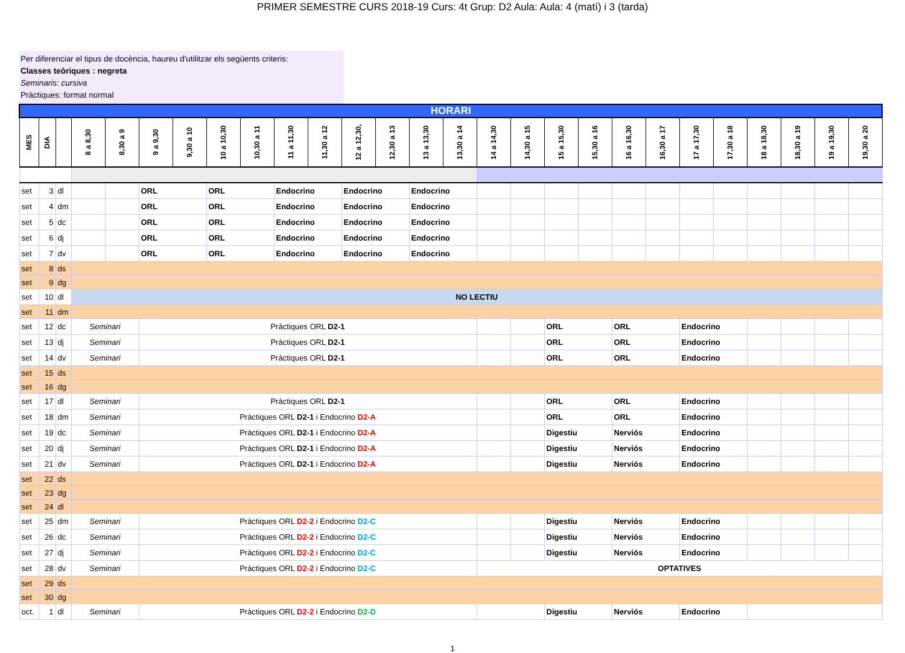PRIMER SEMESTRE CURS 2018-19 Curs: 4t Grup: D2 Aula: Aula: 4 (matí) i 3 (tarda)
Per diferenciar el tipus de docència, haureu d'utilitzar els següents criteris:
Classes teòriques : negreta
Seminaris: cursiva
Pràctiques: format normal
| HORARI | | | | | | | | | | | | | | | | | | | | | | | | | | |
| MES | DIA | | 8 a 8,30 | 8,30 a 9 | 9 a 9,30 | 9,30 a 10 | 10 a 10,30 | 10,30 a 11 | 11 a 11,30 | 11,30 a 12 | 12 a 12,30, | 12,30 a 13 | 13 a 13,30 | 13,30 a 14 | 14 a 14,30 | 14,30 a 15 | 15 a 15,30 | 15,30 a 16 | 16 a 16,30 | 16,30 a 17 | 17 a 17,30 | 17,30 a 18 | 18 a 18,30 | 18,30 a 19 | 19 a 19,30 | 19,30 a 20 |
| set | 3 | dl | | | ORL | | ORL | | Endocrino | | Endocrino | | Endocrino | | | | | | | | | | | | | |
| set | 4 | dm | | | ORL | | ORL | | Endocrino | | Endocrino | | Endocrino | | | | | | | | | | | | | |
| set | 5 | dc | | | ORL | | ORL | | Endocrino | | Endocrino | | Endocrino | | | | | | | | | | | | | |
| set | 6 | dj | | | ORL | | ORL | | Endocrino | | Endocrino | | Endocrino | | | | | | | | | | | | | |
| set | 7 | dv | | | ORL | | ORL | | Endocrino | | Endocrino | | Endocrino | | | | | | | | | | | | | |
| set | 8 | ds | | | | | | | | | | | | | | | | | | | | | | | | |
| set | 9 | dg | | | | | | | | | | | | | | | | | | | | | | | | |
| set | 10 | dl | NO LECTIU | | | | | | | | | | | | | | | | | | | | | | | |
| set | 11 | dm | | | | | | | | | | | | | | | | | | | | | | | | |
| set | 12 | dc | Seminari | | Pràctiques ORL D2-1 | | | | | | | | | | | | ORL | | ORL | | Endocrino | | | | | |
| set | 13 | dj | Seminari | | Pràctiques ORL D2-1 | | | | | | | | | | | | ORL | | ORL | | Endocrino | | | | | |
| set | 14 | dv | Seminari | | Pràctiques ORL D2-1 | | | | | | | | | | | | ORL | | ORL | | Endocrino | | | | | |
| set | 15 | ds | | | | | | | | | | | | | | | | | | | | | | | | |
| set | 16 | dg | | | | | | | | | | | | | | | | | | | | | | | | |
| set | 17 | dl | Seminari | | Pràctiques ORL D2-1 | | | | | | | | | | | | ORL | | ORL | | Endocrino | | | | | |
| set | 18 | dm | Seminari | | Pràctiques ORL D2-1 i Endocrino D2-A | | | | | | | | | | | | ORL | | ORL | | Endocrino | | | | | |
| set | 19 | dc | Seminari | | Pràctiques ORL D2-1 i Endocrino D2-A | | | | | | | | | | | | Digestiu | | Nerviós | | Endocrino | | | | | |
| set | 20 | dj | Seminari | | Pràctiques ORL D2-1 i Endocrino D2-A | | | | | | | | | | | | Digestiu | | Nerviós | | Endocrino | | | | | |
| set | 21 | dv | Seminari | | Pràctiques ORL D2-1 i Endocrino D2-A | | | | | | | | | | | | Digestiu | | Nerviós | | Endocrino | | | | | |
| set | 22 | ds | | | | | | | | | | | | | | | | | | | | | | | | |
| set | 23 | dg | | | | | | | | | | | | | | | | | | | | | | | | |
| set | 24 | dl | | | | | | | | | | | | | | | | | | | | | | | | |
| set | 25 | dm | Seminari | | Pràctiques ORL D2-2 i Endocrino D2-C | | | | | | | | | | | | Digestiu | | Nerviós | | Endocrino | | | | | |
| set | 26 | dc | Seminari | | Pràctiques ORL D2-2 i Endocrino D2-C | | | | | | | | | | | | Digestiu | | Nerviós | | Endocrino | | | | | |
| set | 27 | dj | Seminari | | Pràctiques ORL D2-2 i Endocrino D2-C | | | | | | | | | | | | Digestiu | | Nerviós | | Endocrino | | | | | |
| set | 28 | dv | Seminari | | Pràctiques ORL D2-2 i Endocrino D2-C | | | | | | | | | | OPTATIVES | | | | | | | | | | | |
| set | 29 | ds | | | | | | | | | | | | | | | | | | | | | | | | |
| set | 30 | dg | | | | | | | | | | | | | | | | | | | | | | | | |
| oct. | 1 | dl | Seminari | | Pràctiques ORL D2-2 i Endocrino D2-D | | | | | | | | | | | | Digestiu | | Nerviós | | Endocrino | | | | | |
1